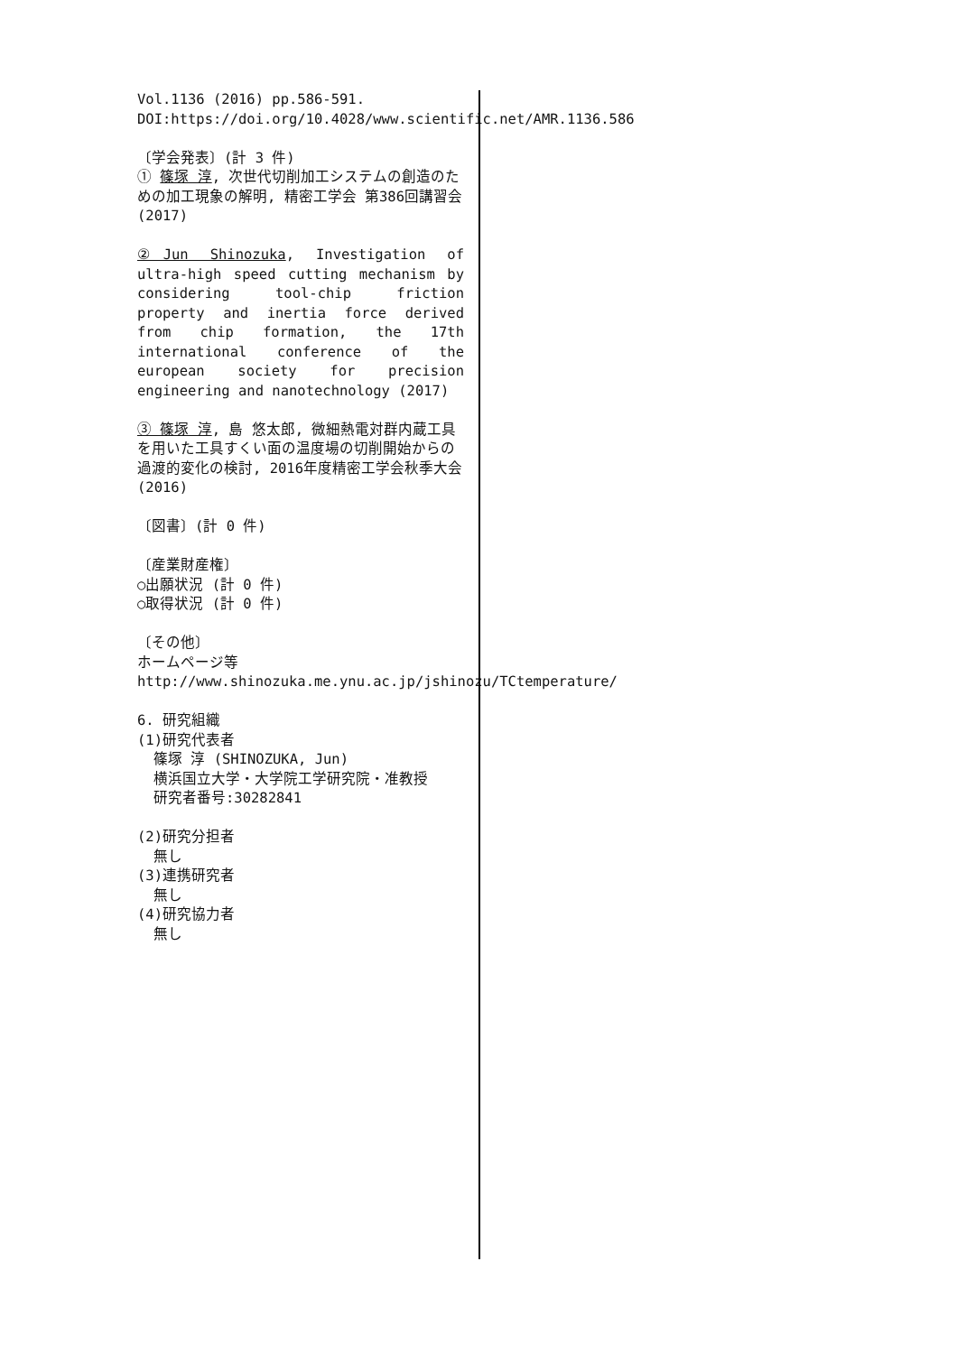Vol.1136 (2016) pp.586-591.
DOI:https://doi.org/10.4028/www.scientific.net/AMR.1136.586
〔学会発表〕(計 3 件)
① 篠塚 淳, 次世代切削加工システムの創造のための加工現象の解明, 精密工学会 第386回講習会 (2017)
②Jun Shinozuka, Investigation of ultra-high speed cutting mechanism by considering tool-chip friction property and inertia force derived from chip formation, the 17th international conference of the european society for precision engineering and nanotechnology (2017)
③ 篠塚 淳, 島 悠太郎, 微細熱電対群内蔵工具を用いた工具すくい面の温度場の切削開始からの過渡的変化の検討, 2016年度精密工学会秋季大会 (2016)
〔図書〕(計 0 件)
〔産業財産権〕
○出願状況 (計 0 件)
○取得状況 (計 0 件)
〔その他〕
ホームページ等
http://www.shinozuka.me.ynu.ac.jp/jshinozu/TCtemperature/
6. 研究組織
(1)研究代表者
篠塚 淳 (SHINOZUKA, Jun)
横浜国立大学・大学院工学研究院・准教授
研究者番号:30282841
(2)研究分担者
無し
(3)連携研究者
無し
(4)研究協力者
無し